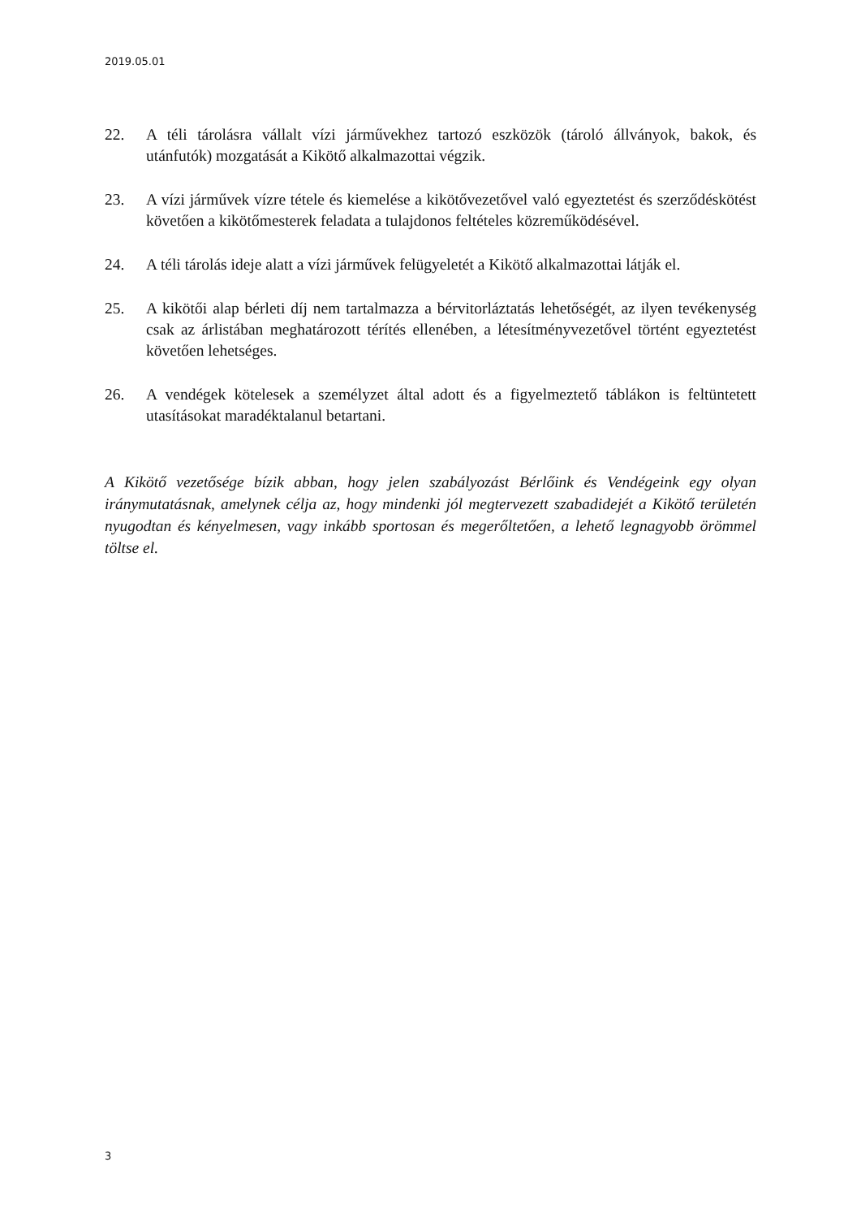2019.05.01
22. A téli tárolásra vállalt vízi járművekhez tartozó eszközök (tároló állványok, bakok, és utánfutók) mozgatását a Kikötő alkalmazottai végzik.
23. A vízi járművek vízre tétele és kiemelése a kikötővezetővel való egyeztetést és szerződéskötést követően a kikötőmesterek feladata a tulajdonos feltételes közreműködésével.
24. A téli tárolás ideje alatt a vízi járművek felügyeletét a Kikötő alkalmazottai látják el.
25. A kikötői alap bérleti díj nem tartalmazza a bérvitorláztatás lehetőségét, az ilyen tevékenység csak az árlistában meghatározott térítés ellenében, a létesítményvezetővel történt egyeztetést követően lehetséges.
26. A vendégek kötelesek a személyzet által adott és a figyelmeztető táblákon is feltüntetett utasításokat maradéktalanul betartani.
A Kikötő vezetősége bízik abban, hogy jelen szabályozást Bérlőink és Vendégeink egy olyan iránymutatásnak, amelynek célja az, hogy mindenki jól megtervezett szabadidejét a Kikötő területén nyugodtan és kényelmesen, vagy inkább sportosan és megerőltetően, a lehető legnagyobb örömmel töltse el.
3